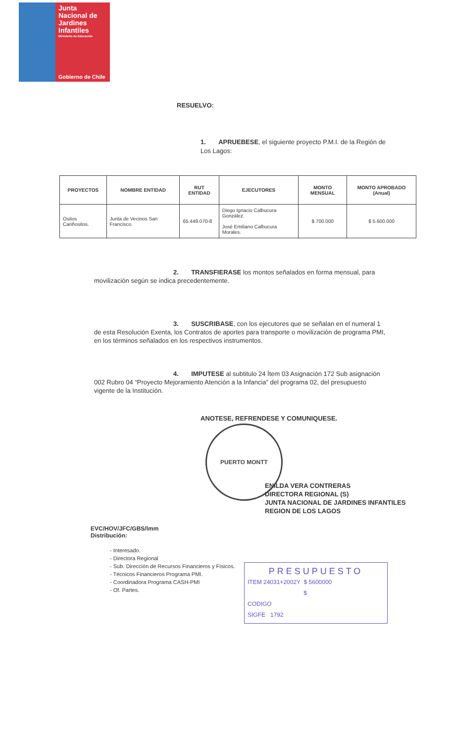Junta Nacional de Jardines Infantiles
Ministerio de Educación
Gobierno de Chile
RESUELVO:
1. APRUEBESE, el siguiente proyecto P.M.I. de la Región de Los Lagos:
| PROYECTOS | NOMBRE ENTIDAD | RUT ENTIDAD | EJECUTORES | MONTO MENSUAL | MONTO APROBADO (Anual) |
| --- | --- | --- | --- | --- | --- |
| Ositos Cariñositos. | Junta de Vecinos San Francisco. | 65.449.070-8 | Diego Ignacio Calbucura González. José Emiliano Calbucura Morales. | $ 700.000 | $ 5.600.000 |
2. TRANSFIERASE los montos señalados en forma mensual, para movilización según se indica precedentemente.
3. SUSCRIBASE, con los ejecutores que se señalan en el numeral 1 de esta Resolución Exenta, los Contratos de aportes para transporte o movilización de programa PMI, en los términos señalados en los respectivos instrumentos.
4. IMPUTESE al subtitulo 24 Ítem 03 Asignación 172 Sub asignación 002 Rubro 04 “Proyecto Mejoramiento Atención a la Infancia” del programa 02, del presupuesto vigente de la Institución.
ANOTESE, REFRENDESE Y COMUNIQUESE.
PUERTO MONTT
ENILDA VERA CONTRERAS
DIRECTORA REGIONAL (S)
JUNTA NACIONAL DE JARDINES INFANTILES
REGION DE LOS LAGOS
EVC/HOV/JFC/GBS/lmm
Distribución:
- Interesado.
- Directora Regional
- Sub. Dirección de Recursos Financieros y Físicos.
- Técnicos Financieros Programa PMI.
- Coordinadora Programa CASH-PMI
- Of. Partes.
PRESUPUESTO
ITEM 24031+2002Y $ 5600000
$
CODIGO
SIGFE 1792